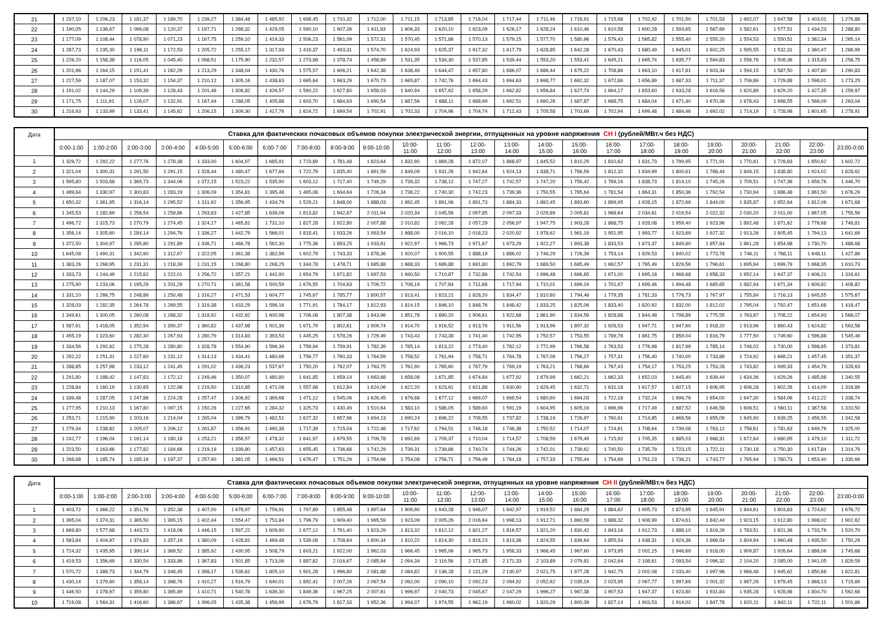| 21 | 1 237,10 | 1 206,23 | 1 181,37 | 1 189,70 | 1 239,27 | 1 384,48 | 1 485,92 | 1 698,45 | 1 710,32 | 1 712,00 | 1 711,15 | 1 713,85 | 1 716,04 | 1 717,44 | 1 711,46 | 1 716,91 | 1 715,68 | 1 702,42 | 1 701,50 | 1 701,53 | 1 692,07 | 1 647,58 | 1 403,01 | 1 276,88 |
| 22 | 1 190,05 | 1 136,67 | 1 096,08 | 1 120,37 | 1 197,71 | 1 298,32 | 1 429,05 | 1 590,10 | 1 607,39 | 1 611,93 | 1 606,33 | 1 620,10 | 1 623,09 | 1 626,17 | 1 628,24 | 1 610,46 | 1 610,58 | 1 600,28 | 1 593,65 | 1 587,69 | 1 582,61 | 1 577,51 | 1 434,23 | 1 288,80 |
| 23 | 1 177,09 | 1 108,44 | 1 078,90 | 1 071,23 | 1 167,75 | 1 259,10 | 1 419,33 | 1 506,23 | 1 561,09 | 1 572,31 | 1 570,45 | 1 571,86 | 1 570,13 | 1 579,15 | 1 577,70 | 1 580,96 | 1 579,43 | 1 565,82 | 1 555,40 | 1 555,20 | 1 554,53 | 1 550,51 | 1 362,34 | 1 265,14 |
| 24 | 1 287,73 | 1 235,30 | 1 196,11 | 1 172,53 | 1 205,72 | 1 255,17 | 1 317,93 | 1 419,37 | 1 493,31 | 1 574,70 | 1 624,93 | 1 625,37 | 1 617,32 | 1 617,79 | 1 628,85 | 1 642,28 | 1 670,43 | 1 680,49 | 1 645,01 | 1 602,25 | 1 595,55 | 1 532,31 | 1 360,47 | 1 286,99 |
| 25 | 1 226,20 | 1 158,38 | 1 116,05 | 1 045,40 | 1 098,51 | 1 175,90 | 1 232,57 | 1 273,98 | 1 378,74 | 1 458,89 | 1 531,35 | 1 534,30 | 1 537,85 | 1 539,44 | 1 553,20 | 1 553,41 | 1 645,21 | 1 665,74 | 1 635,77 | 1 594,83 | 1 556,76 | 1 508,36 | 1 315,83 | 1 258,75 |
| 26 | 1 201,96 | 1 164,15 | 1 151,41 | 1 162,29 | 1 213,29 | 1 348,04 | 1 430,76 | 1 575,57 | 1 606,21 | 1 642,38 | 1 638,49 | 1 644,47 | 1 657,80 | 1 686,07 | 1 686,44 | 1 675,22 | 1 708,86 | 1 663,10 | 1 617,81 | 1 603,34 | 1 594,15 | 1 587,50 | 1 407,80 | 1 290,83 |
| 27 | 1 227,59 | 1 187,07 | 1 153,32 | 1 154,37 | 1 210,12 | 1 305,16 | 1 438,63 | 1 665,64 | 1 663,29 | 1 670,73 | 1 665,87 | 1 742,76 | 1 694,43 | 1 694,63 | 1 698,77 | 1 662,32 | 1 672,86 | 1 656,89 | 1 687,33 | 1 711,37 | 1 706,86 | 1 729,88 | 1 598,01 | 1 273,25 |
| 28 | 1 191,02 | 1 144,29 | 1 109,39 | 1 128,43 | 1 201,46 | 1 306,82 | 1 426,57 | 1 590,22 | 1 627,80 | 1 658,03 | 1 640,94 | 1 657,62 | 1 658,29 | 1 662,82 | 1 656,84 | 1 627,74 | 1 664,17 | 1 653,60 | 1 633,28 | 1 616,56 | 1 620,89 | 1 629,20 | 1 427,35 | 1 259,97 |
| 29 | 1 171,75 | 1 111,91 | 1 126,07 | 1 132,91 | 1 167,44 | 1 288,05 | 1 405,88 | 1 603,70 | 1 684,93 | 1 690,54 | 1 687,56 | 1 688,11 | 1 688,99 | 1 692,51 | 1 690,26 | 1 687,87 | 1 688,75 | 1 684,04 | 1 671,40 | 1 670,36 | 1 678,43 | 1 698,55 | 1 566,09 | 1 263,04 |
| 30 | 1 216,93 | 1 133,99 | 1 133,41 | 1 145,62 | 1 206,15 | 1 309,30 | 1 417,76 | 1 624,72 | 1 699,54 | 1 702,91 | 1 702,33 | 1 704,96 | 1 704,74 | 1 712,43 | 1 705,58 | 1 703,69 | 1 702,94 | 1 699,48 | 1 684,46 | 1 692,02 | 1 714,19 | 1 728,98 | 1 601,65 | 1 278,91 |
| Дата | Ставка для фактических почасовых объемов покупки электрической энергии, отпущенных на уровне напряжения СН I (рублей/МВт.ч без НДС) | | | | | | | | | | | | | | | | | | | | | | | |
| --- | --- | --- | --- | --- | --- | --- | --- | --- | --- | --- | --- | --- | --- | --- | --- | --- | --- | --- | --- | --- | --- | --- | --- | --- |
| | 0:00-1:00 | 1:00-2:00 | 2:00-3:00 | 3:00-4:00 | 4:00-5:00 | 5:00-6:00 | 6:00-7:00 | 7:00-8:00 | 8:00-9:00 | 9:00-10:00 | 10:00- 11:00 | 11:00- 12:00 | 12:00- 13:00 | 13:00- 14:00 | 14:00- 15:00 | 15:00- 16:00 | 16:00- 17:00 | 17:00- 18:00 | 18:00- 19:00 | 19:00- 20:00 | 20:00- 21:00 | 21:00- 22:00 | 22:00- 23:00 | 23:00-0:00 |
| 1 | 1 329,72 | 1 292,22 | 1 277,76 | 1 278,38 | 1 333,00 | 1 604,97 | 1 685,91 | 1 723,89 | 1 781,48 | 1 823,64 | 1 832,90 | 1 869,28 | 1 872,07 | 1 868,97 | 1 845,52 | 1 810,29 | 1 810,62 | 1 831,73 | 1 799,95 | 1 771,91 | 1 770,61 | 1 729,83 | 1 650,62 | 1 602,72 |
| 2 | 1 321,04 | 1 300,31 | 1 291,50 | 1 291,15 | 1 328,44 | 1 480,47 | 1 677,84 | 1 722,79 | 1 835,40 | 1 891,59 | 1 849,09 | 1 931,26 | 1 942,64 | 1 924,13 | 1 838,71 | 1 786,59 | 1 812,32 | 1 834,99 | 1 800,61 | 1 768,44 | 1 849,15 | 1 838,80 | 1 924,02 | 1 828,62 |
| 3 | 1 595,80 | 1 503,68 | 1 369,73 | 1 344,06 | 1 372,15 | 1 523,22 | 1 535,90 | 1 603,12 | 1 717,40 | 1 749,29 | 1 739,32 | 1 738,12 | 1 747,27 | 1 742,57 | 1 747,20 | 1 756,42 | 1 769,16 | 1 838,73 | 1 814,10 | 1 745,26 | 1 709,51 | 1 747,36 | 1 659,76 | 1 446,70 |
| 4 | 1 489,84 | 1 330,97 | 1 300,83 | 1 283,19 | 1 306,09 | 1 354,81 | 1 395,48 | 1 465,08 | 1 634,64 | 1 726,34 | 1 736,22 | 1 740,30 | 1 742,23 | 1 739,36 | 1 750,55 | 1 765,64 | 1 781,54 | 1 864,31 | 1 850,36 | 1 792,54 | 1 730,94 | 1 886,48 | 1 861,50 | 1 676,29 |
| 5 | 1 650,32 | 1 361,95 | 1 316,14 | 1 295,52 | 1 311,92 | 1 356,95 | 1 434,79 | 1 529,21 | 1 848,00 | 1 888,03 | 1 892,45 | 1 891,06 | 1 891,73 | 1 884,33 | 1 892,45 | 1 893,60 | 1 899,95 | 1 928,15 | 1 872,69 | 1 844,00 | 1 835,87 | 1 852,64 | 1 812,06 | 1 671,68 |
| 6 | 1 345,53 | 1 282,69 | 1 256,54 | 1 259,86 | 1 293,83 | 1 427,85 | 1 639,06 | 1 813,82 | 1 942,67 | 2 011,94 | 2 020,34 | 2 045,56 | 2 097,85 | 2 097,33 | 2 029,89 | 2 005,81 | 1 968,64 | 2 034,61 | 2 019,54 | 2 022,32 | 2 030,20 | 2 011,00 | 1 867,05 | 1 755,59 |
| 7 | 1 496,72 | 1 315,73 | 1 270,79 | 1 274,45 | 1 324,17 | 1 465,81 | 1 731,10 | 1 827,28 | 1 922,80 | 2 007,88 | 2 010,82 | 2 062,28 | 2 057,29 | 2 056,97 | 1 947,75 | 1 903,28 | 1 868,75 | 1 928,08 | 1 959,40 | 1 923,96 | 1 892,48 | 1 871,62 | 1 776,68 | 1 748,81 |
| 8 | 1 356,14 | 1 305,60 | 1 284,14 | 1 294,76 | 1 336,27 | 1 442,79 | 1 566,01 | 1 818,41 | 1 933,26 | 1 993,54 | 1 988,00 | 2 016,10 | 2 018,23 | 2 020,92 | 1 978,62 | 1 961,19 | 1 951,95 | 1 993,77 | 1 923,69 | 1 927,32 | 1 913,26 | 1 905,45 | 1 794,13 | 1 641,69 |
| 9 | 1 372,50 | 1 304,97 | 1 285,80 | 1 291,89 | 1 336,71 | 1 466,78 | 1 562,30 | 1 775,36 | 1 893,25 | 1 933,61 | 1 922,97 | 1 966,73 | 1 971,67 | 1 973,29 | 1 922,27 | 1 893,38 | 1 833,53 | 1 873,37 | 1 849,80 | 1 857,84 | 1 861,28 | 1 854,98 | 1 730,70 | 1 488,68 |
| 10 | 1 645,08 | 1 490,31 | 1 342,60 | 1 312,67 | 1 322,05 | 1 361,38 | 1 382,99 | 1 602,79 | 1 743,33 | 1 878,36 | 1 920,07 | 1 900,55 | 1 888,19 | 1 886,02 | 1 746,29 | 1 726,39 | 1 753,14 | 1 829,53 | 1 840,02 | 1 773,78 | 1 746,11 | 1 768,11 | 1 648,11 | 1 427,86 |
| 11 | 1 383,26 | 1 268,95 | 1 231,31 | 1 218,39 | 1 231,15 | 1 268,80 | 1 268,25 | 1 344,78 | 1 478,71 | 1 685,88 | 1 688,33 | 1 689,88 | 1 691,80 | 1 692,79 | 1 689,50 | 1 685,49 | 1 692,57 | 1 765,49 | 1 829,56 | 1 796,61 | 1 695,94 | 1 699,79 | 1 668,35 | 1 610,73 |
| 12 | 1 333,73 | 1 244,49 | 1 215,62 | 1 222,01 | 1 256,72 | 1 357,21 | 1 442,90 | 1 654,79 | 1 671,82 | 1 697,53 | 1 690,50 | 1 710,87 | 1 732,86 | 1 742,54 | 1 696,48 | 1 666,65 | 1 671,00 | 1 695,18 | 1 666,68 | 1 658,33 | 1 652,14 | 1 647,37 | 1 606,21 | 1 316,61 |
| 13 | 1 275,90 | 1 233,06 | 1 195,29 | 1 201,29 | 1 270,71 | 1 361,58 | 1 500,59 | 1 676,55 | 1 704,93 | 1 709,72 | 1 708,19 | 1 707,84 | 1 711,68 | 1 717,94 | 1 710,01 | 1 699,19 | 1 701,67 | 1 699,46 | 1 694,48 | 1 685,65 | 1 682,94 | 1 671,34 | 1 609,82 | 1 408,82 |
| 14 | 1 331,10 | 1 266,75 | 1 248,86 | 1 250,48 | 1 316,27 | 1 471,53 | 1 604,77 | 1 745,67 | 1 785,77 | 1 800,57 | 1 813,41 | 1 823,21 | 1 828,20 | 1 834,47 | 1 810,60 | 1 794,46 | 1 779,35 | 1 781,33 | 1 776,73 | 1 767,97 | 1 755,84 | 1 716,13 | 1 645,55 | 1 575,67 |
| 15 | 1 328,03 | 1 282,35 | 1 264,78 | 1 269,55 | 1 319,38 | 1 433,29 | 1 596,16 | 1 771,91 | 1 784,17 | 1 812,93 | 1 814,15 | 1 846,10 | 1 848,76 | 1 848,42 | 1 833,25 | 1 825,06 | 1 833,40 | 1 820,92 | 1 832,00 | 1 812,02 | 1 795,04 | 1 792,47 | 1 651,68 | 1 418,47 |
| 16 | 1 349,61 | 1 300,05 | 1 260,08 | 1 268,32 | 1 318,92 | 1 432,92 | 1 600,98 | 1 706,08 | 1 807,38 | 1 843,96 | 1 851,78 | 1 890,20 | 1 906,61 | 1 922,68 | 1 861,90 | 1 834,59 | 1 828,88 | 1 844,48 | 1 798,89 | 1 775,55 | 1 763,87 | 1 708,22 | 1 654,93 | 1 568,07 |
| 17 | 1 587,61 | 1 418,05 | 1 352,94 | 1 350,37 | 1 360,82 | 1 437,98 | 1 501,39 | 1 671,79 | 1 802,61 | 1 909,74 | 1 914,70 | 1 916,52 | 1 913,76 | 1 911,56 | 1 913,96 | 1 897,32 | 1 926,53 | 1 947,71 | 1 947,60 | 1 918,20 | 1 913,96 | 1 860,43 | 1 624,82 | 1 563,58 |
| 18 | 1 455,19 | 1 323,60 | 1 282,30 | 1 267,93 | 1 280,79 | 1 314,83 | 1 393,53 | 1 445,25 | 1 578,26 | 1 729,49 | 1 743,43 | 1 743,38 | 1 741,40 | 1 742,95 | 1 750,57 | 1 753,55 | 1 789,76 | 1 861,75 | 1 859,04 | 1 816,79 | 1 777,50 | 1 749,60 | 1 596,88 | 1 545,46 |
| 19 | 1 334,56 | 1 292,62 | 1 275,28 | 1 280,80 | 1 328,78 | 1 554,90 | 1 596,39 | 1 759,94 | 1 759,91 | 1 782,39 | 1 785,14 | 1 813,22 | 1 773,40 | 1 782,12 | 1 772,99 | 1 766,58 | 1 763,53 | 1 776,98 | 1 817,99 | 1 785,14 | 1 748,02 | 1 730,00 | 1 598,65 | 1 373,81 |
| 20 | 1 292,22 | 1 251,31 | 1 227,60 | 1 231,12 | 1 314,13 | 1 434,41 | 1 480,66 | 1 756,77 | 1 760,33 | 1 764,59 | 1 758,52 | 1 761,94 | 1 758,71 | 1 764,78 | 1 767,09 | 1 756,27 | 1 757,31 | 1 756,40 | 1 740,00 | 1 733,89 | 1 724,92 | 1 668,21 | 1 457,45 | 1 351,37 |
| 21 | 1 288,85 | 1 257,98 | 1 233,12 | 1 241,45 | 1 291,02 | 1 436,23 | 1 537,67 | 1 750,20 | 1 762,07 | 1 763,75 | 1 762,90 | 1 765,60 | 1 767,79 | 1 769,19 | 1 763,21 | 1 768,66 | 1 767,43 | 1 754,17 | 1 753,25 | 1 753,28 | 1 743,82 | 1 699,33 | 1 454,76 | 1 328,63 |
| 22 | 1 241,80 | 1 188,42 | 1 147,83 | 1 172,12 | 1 249,46 | 1 350,07 | 1 480,80 | 1 641,85 | 1 659,14 | 1 663,68 | 1 658,08 | 1 671,85 | 1 674,84 | 1 677,92 | 1 679,99 | 1 662,21 | 1 662,33 | 1 652,03 | 1 645,40 | 1 639,44 | 1 634,36 | 1 629,26 | 1 485,98 | 1 340,55 |
| 23 | 1 228,84 | 1 160,19 | 1 130,65 | 1 122,98 | 1 219,50 | 1 310,85 | 1 471,08 | 1 557,98 | 1 612,84 | 1 624,06 | 1 622,20 | 1 623,61 | 1 621,88 | 1 630,90 | 1 629,45 | 1 632,71 | 1 631,18 | 1 617,57 | 1 607,15 | 1 606,95 | 1 606,28 | 1 602,26 | 1 414,09 | 1 316,89 |
| 24 | 1 339,48 | 1 287,05 | 1 247,86 | 1 224,28 | 1 257,47 | 1 306,92 | 1 369,68 | 1 471,12 | 1 545,06 | 1 626,45 | 1 676,68 | 1 677,12 | 1 669,07 | 1 669,54 | 1 680,60 | 1 694,03 | 1 722,18 | 1 732,24 | 1 696,76 | 1 654,00 | 1 647,30 | 1 584,06 | 1 412,22 | 1 338,74 |
| 25 | 1 277,95 | 1 210,13 | 1 167,80 | 1 097,15 | 1 150,26 | 1 227,65 | 1 284,32 | 1 325,73 | 1 430,49 | 1 510,64 | 1 583,10 | 1 586,05 | 1 589,60 | 1 591,19 | 1 604,95 | 1 605,16 | 1 696,96 | 1 717,49 | 1 687,52 | 1 646,58 | 1 608,51 | 1 560,11 | 1 367,58 | 1 310,50 |
| 26 | 1 253,71 | 1 215,90 | 1 203,16 | 1 214,04 | 1 265,04 | 1 399,79 | 1 482,51 | 1 627,32 | 1 657,96 | 1 694,13 | 1 690,24 | 1 696,22 | 1 709,55 | 1 737,82 | 1 738,19 | 1 726,97 | 1 760,61 | 1 714,85 | 1 669,56 | 1 655,09 | 1 645,90 | 1 639,25 | 1 459,55 | 1 342,58 |
| 27 | 1 279,34 | 1 238,82 | 1 205,07 | 1 206,12 | 1 261,87 | 1 356,91 | 1 490,38 | 1 717,39 | 1 715,04 | 1 722,48 | 1 717,62 | 1 794,51 | 1 746,18 | 1 746,38 | 1 750,52 | 1 714,07 | 1 724,61 | 1 708,64 | 1 739,08 | 1 763,12 | 1 758,61 | 1 781,63 | 1 649,76 | 1 325,00 |
| 28 | 1 242,77 | 1 196,04 | 1 161,14 | 1 180,18 | 1 253,21 | 1 358,57 | 1 478,32 | 1 641,97 | 1 679,55 | 1 709,78 | 1 692,69 | 1 709,37 | 1 710,04 | 1 714,57 | 1 708,59 | 1 679,49 | 1 715,92 | 1 705,35 | 1 685,03 | 1 668,31 | 1 672,64 | 1 680,95 | 1 479,10 | 1 311,72 |
| 29 | 1 223,50 | 1 163,66 | 1 177,82 | 1 184,66 | 1 219,19 | 1 339,80 | 1 457,63 | 1 655,45 | 1 736,68 | 1 742,29 | 1 739,31 | 1 739,86 | 1 740,74 | 1 744,26 | 1 742,01 | 1 739,62 | 1 740,50 | 1 735,79 | 1 723,15 | 1 722,11 | 1 730,18 | 1 750,30 | 1 617,84 | 1 314,79 |
| 30 | 1 268,68 | 1 185,74 | 1 185,16 | 1 197,37 | 1 257,90 | 1 361,05 | 1 469,51 | 1 676,47 | 1 751,29 | 1 754,66 | 1 754,08 | 1 756,71 | 1 756,49 | 1 764,18 | 1 757,33 | 1 755,44 | 1 754,69 | 1 751,23 | 1 736,21 | 1 743,77 | 1 765,94 | 1 780,73 | 1 653,40 | 1 330,66 |
| Дата | Ставка для фактических почасовых объемов покупки электрической энергии, отпущенных на уровне напряжения СН II (рублей/МВт.ч без НДС) | | | | | | | | | | | | | | | | | | | | | | | |
| --- | --- | --- | --- | --- | --- | --- | --- | --- | --- | --- | --- | --- | --- | --- | --- | --- | --- | --- | --- | --- | --- | --- | --- | --- |
| | 0:00-1:00 | 1:00-2:00 | 2:00-3:00 | 3:00-4:00 | 4:00-5:00 | 5:00-6:00 | 6:00-7:00 | 7:00-8:00 | 8:00-9:00 | 9:00-10:00 | 10:00- 11:00 | 11:00- 12:00 | 12:00- 13:00 | 13:00- 14:00 | 14:00- 15:00 | 15:00- 16:00 | 16:00- 17:00 | 17:00- 18:00 | 18:00- 19:00 | 19:00- 20:00 | 20:00- 21:00 | 21:00- 22:00 | 22:00- 23:00 | 23:00-0:00 |
| 1 | 1 403,72 | 1 366,22 | 1 351,76 | 1 352,38 | 1 407,00 | 1 678,97 | 1 759,91 | 1 797,89 | 1 855,48 | 1 897,64 | 1 906,90 | 1 943,28 | 1 946,07 | 1 942,97 | 1 919,52 | 1 884,29 | 1 884,62 | 1 905,73 | 1 873,95 | 1 845,91 | 1 844,61 | 1 803,83 | 1 724,62 | 1 676,72 |
| 2 | 1 395,04 | 1 374,31 | 1 365,50 | 1 365,15 | 1 402,44 | 1 554,47 | 1 751,84 | 1 796,79 | 1 909,40 | 1 965,59 | 1 923,09 | 2 005,26 | 2 016,64 | 1 998,13 | 1 912,71 | 1 860,59 | 1 886,32 | 1 908,99 | 1 874,61 | 1 842,44 | 1 923,15 | 1 912,80 | 1 998,02 | 1 902,62 |
| 3 | 1 669,80 | 1 577,68 | 1 443,73 | 1 418,06 | 1 446,15 | 1 597,22 | 1 609,90 | 1 677,12 | 1 791,40 | 1 823,29 | 1 813,32 | 1 812,12 | 1 821,27 | 1 816,57 | 1 821,20 | 1 830,42 | 1 843,16 | 1 912,73 | 1 888,10 | 1 819,26 | 1 783,51 | 1 821,36 | 1 733,76 | 1 520,70 |
| 4 | 1 563,84 | 1 404,97 | 1 374,83 | 1 357,19 | 1 380,09 | 1 428,81 | 1 469,48 | 1 539,08 | 1 708,64 | 1 800,34 | 1 810,22 | 1 814,30 | 1 816,23 | 1 813,36 | 1 824,55 | 1 839,64 | 1 855,54 | 1 938,31 | 1 924,36 | 1 866,54 | 1 804,94 | 1 960,48 | 1 935,50 | 1 750,29 |
| 5 | 1 724,32 | 1 435,95 | 1 390,14 | 1 369,52 | 1 385,92 | 1 430,95 | 1 508,79 | 1 603,21 | 1 922,00 | 1 962,03 | 1 966,45 | 1 965,06 | 1 965,73 | 1 958,33 | 1 966,45 | 1 967,60 | 1 973,95 | 2 002,15 | 1 946,69 | 1 918,00 | 1 909,87 | 1 926,64 | 1 886,06 | 1 745,68 |
| 6 | 1 419,53 | 1 356,69 | 1 330,54 | 1 333,86 | 1 367,83 | 1 501,85 | 1 713,06 | 1 887,82 | 2 016,67 | 2 085,94 | 2 094,34 | 2 119,56 | 2 171,85 | 2 171,33 | 2 103,89 | 2 079,81 | 2 042,64 | 2 108,61 | 2 093,54 | 2 096,32 | 2 104,20 | 2 085,00 | 1 941,05 | 1 829,59 |
| 7 | 1 570,72 | 1 389,73 | 1 344,79 | 1 348,45 | 1 398,17 | 1 539,81 | 1 805,10 | 1 901,28 | 1 996,80 | 2 081,88 | 2 084,82 | 2 136,28 | 2 131,29 | 2 130,97 | 2 021,75 | 1 977,28 | 1 942,75 | 2 002,08 | 2 033,40 | 1 997,96 | 1 966,48 | 1 945,62 | 1 850,68 | 1 822,81 |
| 8 | 1 430,14 | 1 379,60 | 1 358,14 | 1 368,76 | 1 410,27 | 1 516,79 | 1 640,01 | 1 892,41 | 2 007,26 | 2 067,54 | 2 062,00 | 2 090,10 | 2 092,23 | 2 094,92 | 2 052,62 | 2 035,19 | 2 025,95 | 2 067,77 | 1 997,69 | 2 001,32 | 1 987,26 | 1 979,45 | 1 868,13 | 1 715,69 |
| 9 | 1 446,50 | 1 378,97 | 1 359,80 | 1 365,89 | 1 410,71 | 1 540,78 | 1 636,30 | 1 849,36 | 1 967,25 | 2 007,61 | 1 996,97 | 2 040,73 | 2 045,67 | 2 047,29 | 1 996,27 | 1 967,38 | 1 907,53 | 1 947,37 | 1 923,80 | 1 931,84 | 1 935,28 | 1 928,98 | 1 804,70 | 1 562,68 |
| 10 | 1 719,08 | 1 564,31 | 1 416,60 | 1 386,67 | 1 396,05 | 1 435,38 | 1 456,99 | 1 676,79 | 1 817,33 | 1 952,36 | 1 994,07 | 1 974,55 | 1 962,19 | 1 960,02 | 1 820,29 | 1 800,39 | 1 827,14 | 1 903,53 | 1 914,02 | 1 847,78 | 1 820,11 | 1 842,11 | 1 722,11 | 1 501,86 |